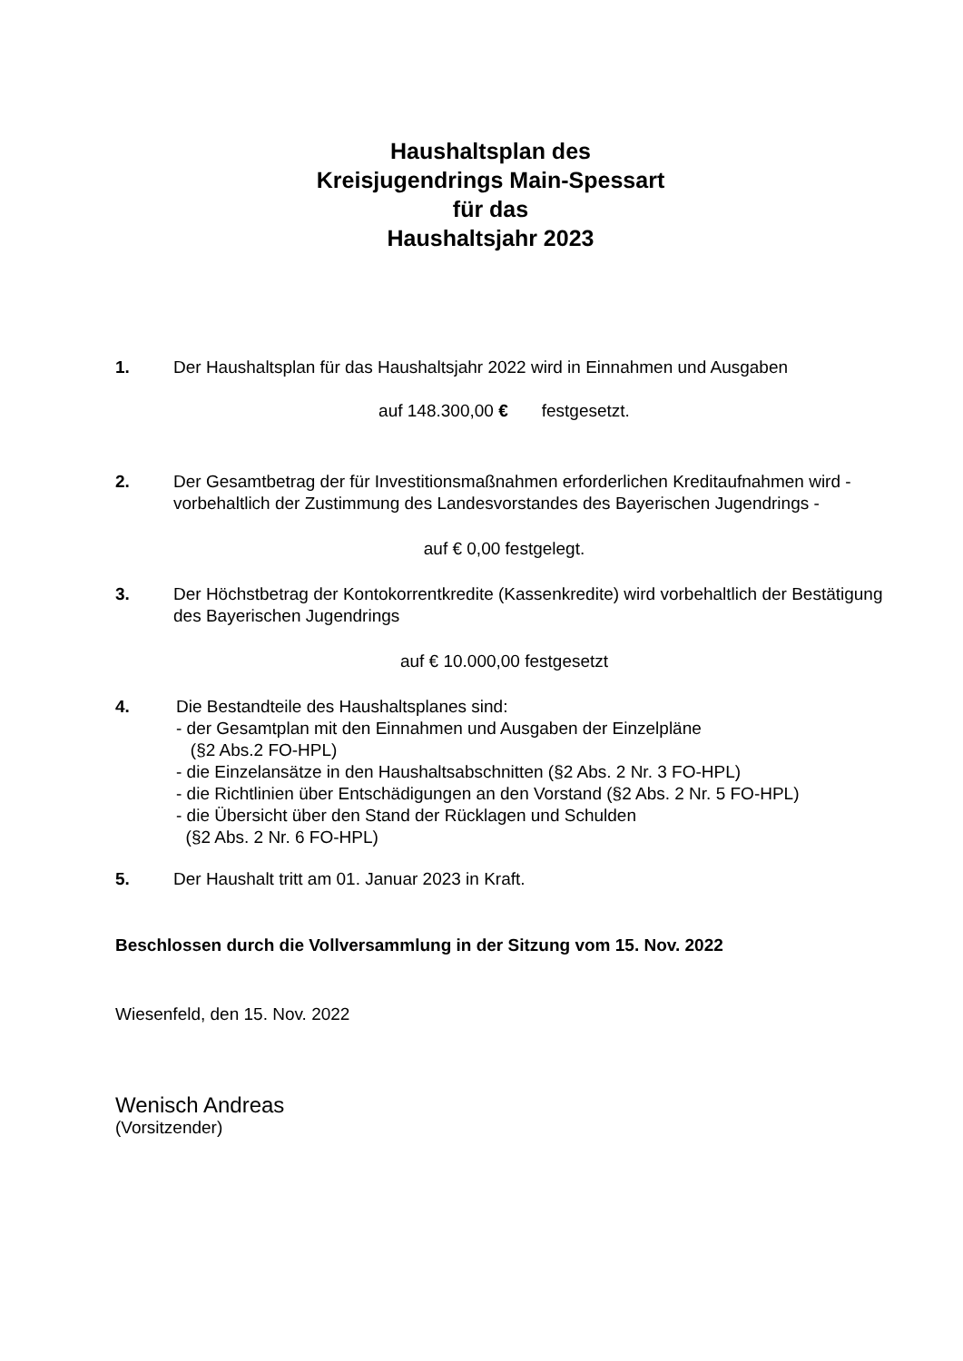Haushaltsplan des
Kreisjugendrings Main-Spessart
für das
Haushaltsjahr 2023
1. Der Haushaltsplan für das Haushaltsjahr 2022 wird in Einnahmen und Ausgaben
auf 148.300,00 € festgesetzt.
2. Der Gesamtbetrag der für Investitionsmaßnahmen erforderlichen Kreditaufnahmen wird - vorbehaltlich der Zustimmung des Landesvorstandes des Bayerischen Jugendrings -
auf € 0,00 festgelegt.
3. Der Höchstbetrag der Kontokorrentkredite (Kassenkredite) wird vorbehaltlich der Bestätigung des Bayerischen Jugendrings
auf € 10.000,00 festgesetzt
4. Die Bestandteile des Haushaltsplanes sind:
- der Gesamtplan mit den Einnahmen und Ausgaben der Einzelpläne
(§2 Abs.2 FO-HPL)
- die Einzelansätze in den Haushaltsabschnitten (§2 Abs. 2 Nr. 3 FO-HPL)
- die Richtlinien über Entschädigungen an den Vorstand (§2 Abs. 2 Nr. 5 FO-HPL)
- die Übersicht über den Stand der Rücklagen und Schulden
(§2 Abs. 2 Nr. 6 FO-HPL)
5. Der Haushalt tritt am 01. Januar 2023 in Kraft.
Beschlossen durch die Vollversammlung in der Sitzung vom 15. Nov. 2022
Wiesenfeld, den 15. Nov. 2022
Wenisch Andreas
(Vorsitzender)